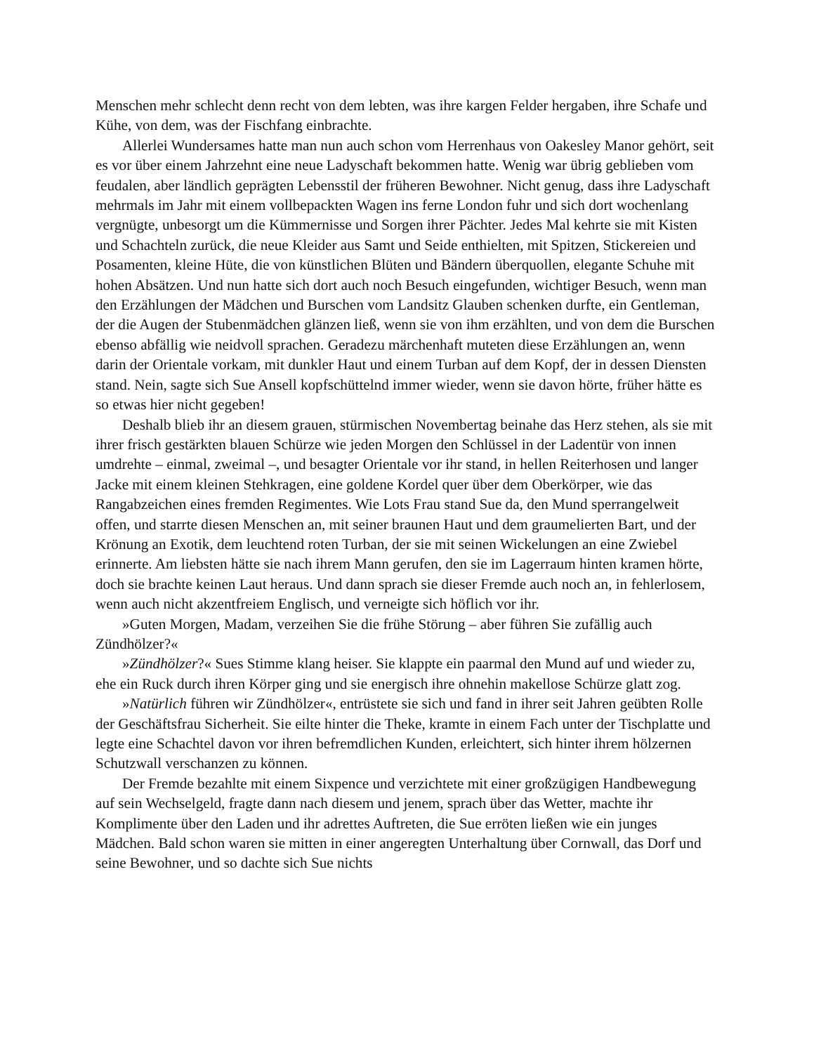Menschen mehr schlecht denn recht von dem lebten, was ihre kargen Felder hergaben, ihre Schafe und Kühe, von dem, was der Fischfang einbrachte.
Allerlei Wundersames hatte man nun auch schon vom Herrenhaus von Oakesley Manor gehört, seit es vor über einem Jahrzehnt eine neue Ladyschaft bekommen hatte. Wenig war übrig geblieben vom feudalen, aber ländlich geprägten Lebensstil der früheren Bewohner. Nicht genug, dass ihre Ladyschaft mehrmals im Jahr mit einem vollbepackten Wagen ins ferne London fuhr und sich dort wochenlang vergnügte, unbesorgt um die Kümmernisse und Sorgen ihrer Pächter. Jedes Mal kehrte sie mit Kisten und Schachteln zurück, die neue Kleider aus Samt und Seide enthielten, mit Spitzen, Stickereien und Posamenten, kleine Hüte, die von künstlichen Blüten und Bändern überquollen, elegante Schuhe mit hohen Absätzen. Und nun hatte sich dort auch noch Besuch eingefunden, wichtiger Besuch, wenn man den Erzählungen der Mädchen und Burschen vom Landsitz Glauben schenken durfte, ein Gentleman, der die Augen der Stubenmädchen glänzen ließ, wenn sie von ihm erzählten, und von dem die Burschen ebenso abfällig wie neidvoll sprachen. Geradezu märchenhaft muteten diese Erzählungen an, wenn darin der Orientale vorkam, mit dunkler Haut und einem Turban auf dem Kopf, der in dessen Diensten stand. Nein, sagte sich Sue Ansell kopfschüttelnd immer wieder, wenn sie davon hörte, früher hätte es so etwas hier nicht gegeben!
Deshalb blieb ihr an diesem grauen, stürmischen Novembertag beinahe das Herz stehen, als sie mit ihrer frisch gestärkten blauen Schürze wie jeden Morgen den Schlüssel in der Ladentür von innen umdrehte – einmal, zweimal –, und besagter Orientale vor ihr stand, in hellen Reiterhosen und langer Jacke mit einem kleinen Stehkragen, eine goldene Kordel quer über dem Oberkörper, wie das Rangabzeichen eines fremden Regimentes. Wie Lots Frau stand Sue da, den Mund sperrangelweit offen, und starrte diesen Menschen an, mit seiner braunen Haut und dem graumelierten Bart, und der Krönung an Exotik, dem leuchtend roten Turban, der sie mit seinen Wickelungen an eine Zwiebel erinnerte. Am liebsten hätte sie nach ihrem Mann gerufen, den sie im Lagerraum hinten kramen hörte, doch sie brachte keinen Laut heraus. Und dann sprach sie dieser Fremde auch noch an, in fehlerlosem, wenn auch nicht akzentfreiem Englisch, und verneigte sich höflich vor ihr.
»Guten Morgen, Madam, verzeihen Sie die frühe Störung – aber führen Sie zufällig auch Zündhölzer?«
»Zündhölzer?« Sues Stimme klang heiser. Sie klappte ein paarmal den Mund auf und wieder zu, ehe ein Ruck durch ihren Körper ging und sie energisch ihre ohnehin makellose Schürze glatt zog.
»Natürlich führen wir Zündhölzer«, entrüstete sie sich und fand in ihrer seit Jahren geübten Rolle der Geschäftsfrau Sicherheit. Sie eilte hinter die Theke, kramte in einem Fach unter der Tischplatte und legte eine Schachtel davon vor ihren befremdlichen Kunden, erleichtert, sich hinter ihrem hölzernen Schutzwall verschanzen zu können.
Der Fremde bezahlte mit einem Sixpence und verzichtete mit einer großzügigen Handbewegung auf sein Wechselgeld, fragte dann nach diesem und jenem, sprach über das Wetter, machte ihr Komplimente über den Laden und ihr adrettes Auftreten, die Sue erröten ließen wie ein junges Mädchen. Bald schon waren sie mitten in einer angeregten Unterhaltung über Cornwall, das Dorf und seine Bewohner, und so dachte sich Sue nichts